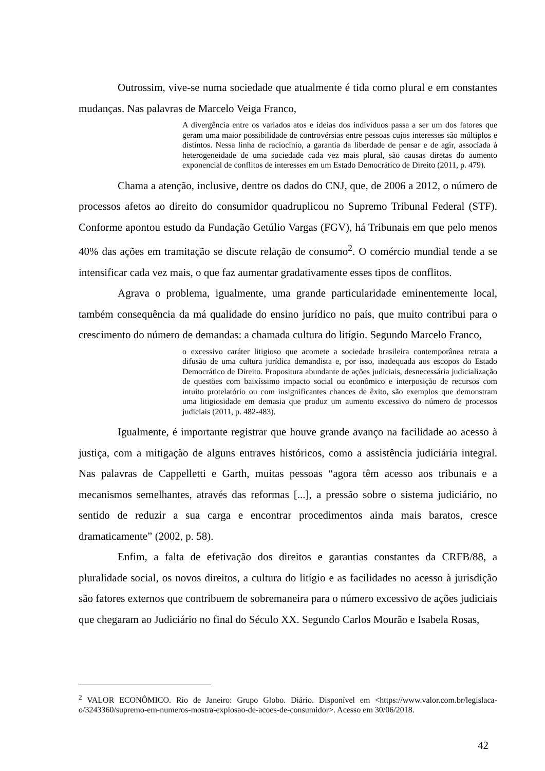Outrossim, vive-se numa sociedade que atualmente é tida como plural e em constantes mudanças. Nas palavras de Marcelo Veiga Franco,
A divergência entre os variados atos e ideias dos indivíduos passa a ser um dos fatores que geram uma maior possibilidade de controvérsias entre pessoas cujos interesses são múltiplos e distintos. Nessa linha de raciocínio, a garantia da liberdade de pensar e de agir, associada à heterogeneidade de uma sociedade cada vez mais plural, são causas diretas do aumento exponencial de conflitos de interesses em um Estado Democrático de Direito (2011, p. 479).
Chama a atenção, inclusive, dentre os dados do CNJ, que, de 2006 a 2012, o número de processos afetos ao direito do consumidor quadruplicou no Supremo Tribunal Federal (STF). Conforme apontou estudo da Fundação Getúlio Vargas (FGV), há Tribunais em que pelo menos 40% das ações em tramitação se discute relação de consumo<sup>2</sup>. O comércio mundial tende a se intensificar cada vez mais, o que faz aumentar gradativamente esses tipos de conflitos.
Agrava o problema, igualmente, uma grande particularidade eminentemente local, também consequência da má qualidade do ensino jurídico no país, que muito contribui para o crescimento do número de demandas: a chamada cultura do litígio. Segundo Marcelo Franco,
o excessivo caráter litigioso que acomete a sociedade brasileira contemporânea retrata a difusão de uma cultura jurídica demandista e, por isso, inadequada aos escopos do Estado Democrático de Direito. Propositura abundante de ações judiciais, desnecessária judicialização de questões com baixíssimo impacto social ou econômico e interposição de recursos com intuito protelatório ou com insignificantes chances de êxito, são exemplos que demonstram uma litigiosidade em demasia que produz um aumento excessivo do número de processos judiciais (2011, p. 482-483).
Igualmente, é importante registrar que houve grande avanço na facilidade ao acesso à justiça, com a mitigação de alguns entraves históricos, como a assistência judiciária integral. Nas palavras de Cappelletti e Garth, muitas pessoas “agora têm acesso aos tribunais e a mecanismos semelhantes, através das reformas [...], a pressão sobre o sistema judiciário, no sentido de reduzir a sua carga e encontrar procedimentos ainda mais baratos, cresce dramaticamente” (2002, p. 58).
Enfim, a falta de efetivação dos direitos e garantias constantes da CRFB/88, a pluralidade social, os novos direitos, a cultura do litígio e as facilidades no acesso à jurisdição são fatores externos que contribuem de sobremaneira para o número excessivo de ações judiciais que chegaram ao Judiciário no final do Século XX. Segundo Carlos Mourão e Isabela Rosas,
<sup>2</sup> VALOR ECONÔMICO. Rio de Janeiro: Grupo Globo. Diário. Disponível em <https://www.valor.com.br/legislaca-o/3243360/supremo-em-numeros-mostra-explosao-de-acoes-de-consumidor>. Acesso em 30/06/2018.
42